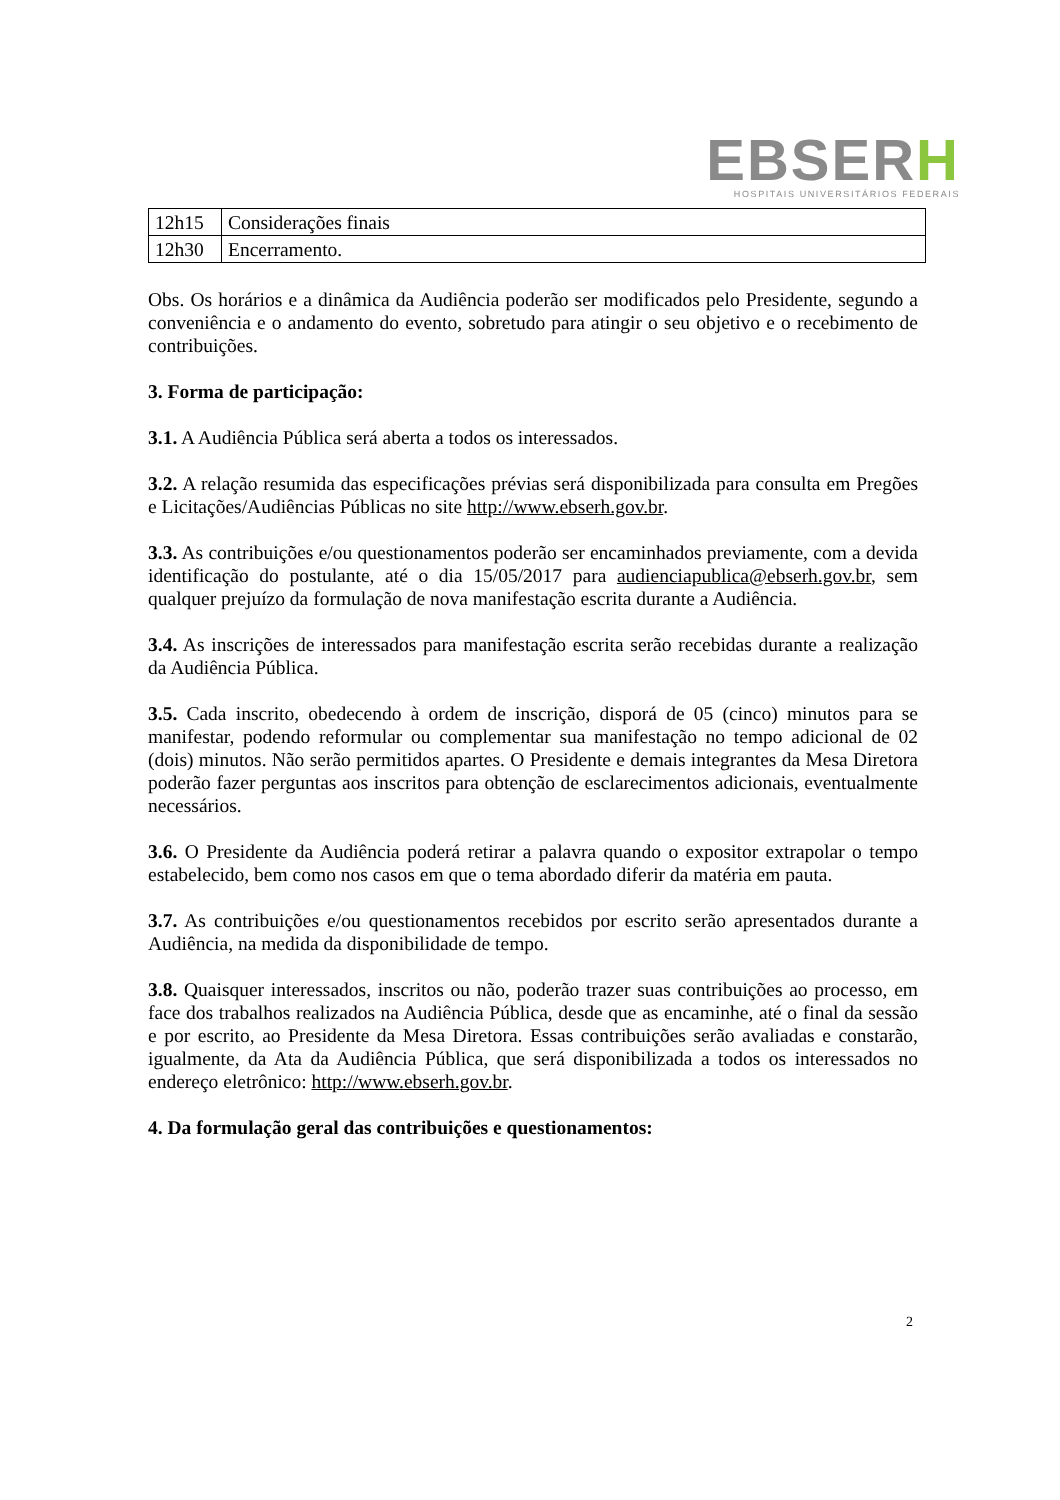EBSERH
HOSPITAIS UNIVERSITÁRIOS FEDERAIS
| 12h15 | Considerações finais |
| 12h30 | Encerramento. |
Obs. Os horários e a dinâmica da Audiência poderão ser modificados pelo Presidente, segundo a conveniência e o andamento do evento, sobretudo para atingir o seu objetivo e o recebimento de contribuições.
3. Forma de participação:
3.1. A Audiência Pública será aberta a todos os interessados.
3.2. A relação resumida das especificações prévias será disponibilizada para consulta em Pregões e Licitações/Audiências Públicas no site http://www.ebserh.gov.br.
3.3. As contribuições e/ou questionamentos poderão ser encaminhados previamente, com a devida identificação do postulante, até o dia 15/05/2017 para audienciapublica@ebserh.gov.br, sem qualquer prejuízo da formulação de nova manifestação escrita durante a Audiência.
3.4. As inscrições de interessados para manifestação escrita serão recebidas durante a realização da Audiência Pública.
3.5. Cada inscrito, obedecendo à ordem de inscrição, disporá de 05 (cinco) minutos para se manifestar, podendo reformular ou complementar sua manifestação no tempo adicional de 02 (dois) minutos. Não serão permitidos apartes. O Presidente e demais integrantes da Mesa Diretora poderão fazer perguntas aos inscritos para obtenção de esclarecimentos adicionais, eventualmente necessários.
3.6. O Presidente da Audiência poderá retirar a palavra quando o expositor extrapolar o tempo estabelecido, bem como nos casos em que o tema abordado diferir da matéria em pauta.
3.7. As contribuições e/ou questionamentos recebidos por escrito serão apresentados durante a Audiência, na medida da disponibilidade de tempo.
3.8. Quaisquer interessados, inscritos ou não, poderão trazer suas contribuições ao processo, em face dos trabalhos realizados na Audiência Pública, desde que as encaminhe, até o final da sessão e por escrito, ao Presidente da Mesa Diretora. Essas contribuições serão avaliadas e constarão, igualmente, da Ata da Audiência Pública, que será disponibilizada a todos os interessados no endereço eletrônico: http://www.ebserh.gov.br.
4. Da formulação geral das contribuições e questionamentos:
2